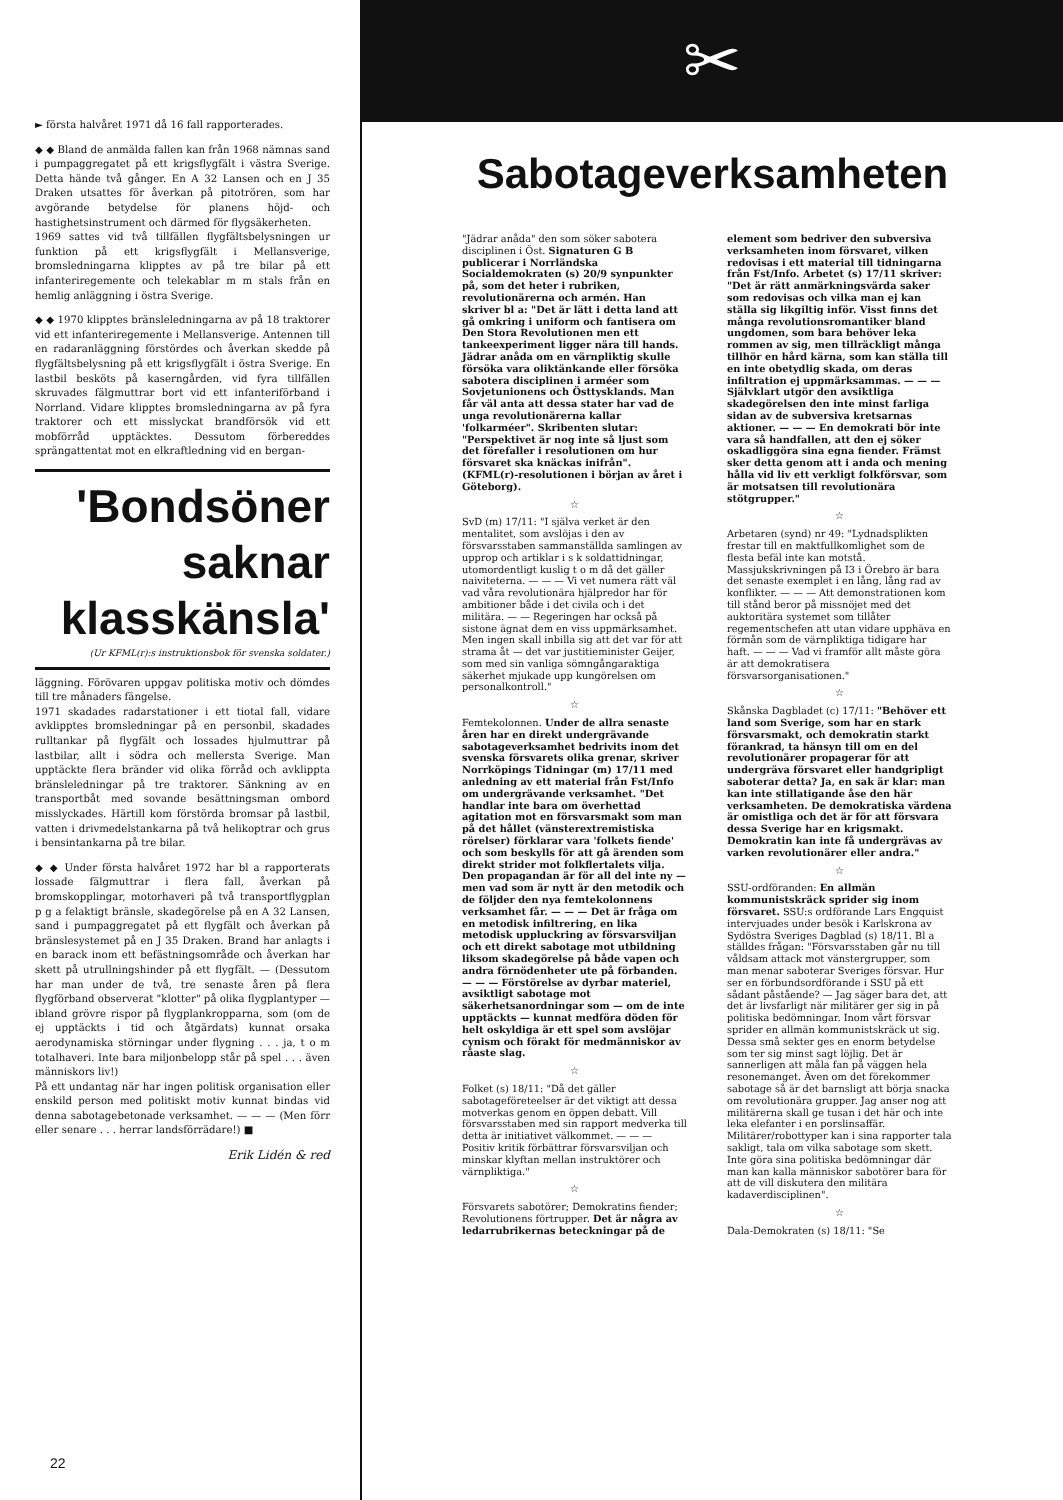► första halvåret 1971 då 16 fall rapporterades.
◆ ◆ Bland de anmälda fallen kan från 1968 nämnas sand i pumpaggregatet på ett krigsflygfält i västra Sverige. Detta hände två gånger. En A 32 Lansen och en J 35 Draken utsattes för åverkan på pitotrören, som har avgörande betydelse för planens höjd- och hastighetsinstrument och därmed för flygsäkerheten.
1969 sattes vid två tillfällen flygfältsbelysningen ur funktion på ett krigsflygfält i Mellansverige, bromsledningarna klipptes av på tre bilar på ett infanteriregemente och telekablar m m stals från en hemlig anläggning i östra Sverige.
◆ ◆ 1970 klipptes bränsleledningarna av på 18 traktorer vid ett infanteriregemente i Mellansverige. Antennen till en radaranläggning förstördes och åverkan skedde på flygfältsbelysning på ett krigsflygfält i östra Sverige. En lastbil besköts på kaserngården, vid fyra tillfällen skruvades fälgmuttrar bort vid ett infanteriförband i Norrland. Vidare klipptes bromsledningarna av på fyra traktorer och ett misslyckat brandförsök vid ett mobförråd upptäcktes. Dessutom förbereddes sprängattentat mot en elkraftledning vid en bergan-
'Bondsöner
saknar
klasskänsla'
(Ur KFML(r):s instruktionsbok för svenska soldater.)
läggning. Förövaren uppgav politiska motiv och dömdes till tre månaders fängelse.
1971 skadades radarstationer i ett tiotal fall, vidare avklipptes bromsledningar på en personbil, skadades rulltankar på flygfält och lossades hjulmuttrar på lastbilar, allt i södra och mellersta Sverige. Man upptäckte flera bränder vid olika förråd och avklippta bränsleledningar på tre traktorer. Sänkning av en transportbåt med sovande besättningsman ombord misslyckades. Härtill kom förstörda bromsar på lastbil, vatten i drivmedelstankarna på två helikoptrar och grus i bensintankarna på tre bilar.
◆ ◆ Under första halvåret 1972 har bl a rapporterats lossade fälgmuttrar i flera fall, åverkan på bromskopplingar, motorhaveri på två transportflygplan p g a felaktigt bränsle, skadegörelse på en A 32 Lansen, sand i pumpaggregatet på ett flygfält och åverkan på bränslesystemet på en J 35 Draken. Brand har anlagts i en barack inom ett befästningsområde och åverkan har skett på utrullningshinder på ett flygfält. — (Dessutom har man under de två, tre senaste åren på flera flygförband observerat "klotter" på olika flygplantyper — ibland grövre rispor på flygplankropparna, som (om de ej upptäckts i tid och åtgärdats) kunnat orsaka aerodynamiska störningar under flygning . . . ja, t o m totalhaveri. Inte bara miljonbelopp står på spel . . . även människors liv!)
På ett undantag när har ingen politisk organisation eller enskild person med politiskt motiv kunnat bindas vid denna sabotagebetonade verksamhet. — — — (Men förr eller senare . . . herrar landsförrädare!) ■
Erik Lidén & red
22
✂
Sabotageverksamheten
"Jädrar anåda" den som söker sabotera disciplinen i Öst. Signaturen G B publicerar i Norrländska Socialdemokraten (s) 20/9 synpunkter på, som det heter i rubriken, revolutionärerna och armén. Han skriver bl a: "Det är lätt i detta land att gå omkring i uniform och fantisera om Den Stora Revolutionen men ett tankeexperiment ligger nära till hands. Jädrar anåda om en värnpliktig skulle försöka vara oliktänkande eller försöka sabotera disciplinen i arméer som Sovjetunionens och Östtysklands. Man får väl anta att dessa stater har vad de unga revolutionärerna kallar 'folkarméer". Skribenten slutar: "Perspektivet är nog inte så ljust som det förefaller i resolutionen om hur försvaret ska knäckas inifrån". (KFML(r)-resolutionen i början av året i Göteborg).
☆
SvD (m) 17/11: "I själva verket är den mentalitet, som avslöjas i den av försvarsstaben sammanställda samlingen av upprop och artiklar i s k soldattidningar, utomordentligt kuslig t o m då det gäller naiviteterna. — — — Vi vet numera rätt väl vad våra revolutionära hjälpredor har för ambitioner både i det civila och i det militära. — — Regeringen har också på sistone ägnat dem en viss uppmärksamhet. Men ingen skall inbilla sig att det var för att strama åt — det var justitieminister Geijer, som med sin vanliga sömngångaraktiga säkerhet mjukade upp kungörelsen om personalkontroll."
☆
Femtekolonnen. Under de allra senaste åren har en direkt undergrävande sabotageverksamhet bedrivits inom det svenska försvarets olika grenar, skriver Norrköpings Tidningar (m) 17/11 med anledning av ett material från Fst/Info om undergrävande verksamhet. "Det handlar inte bara om överhettad agitation mot en försvarsmakt som man på det hållet (vänsterextremistiska rörelser) förklarar vara 'folkets fiende' och som beskylls för att gå ärenden som direkt strider mot folkflertalets vilja. Den propagandan är för all del inte ny — men vad som är nytt är den metodik och de följder den nya femtekolonnens verksamhet får. — — — Det är fråga om en metodisk infiltrering, en lika metodisk uppluckring av försvarsviljan och ett direkt sabotage mot utbildning liksom skadegörelse på både vapen och andra förnödenheter ute på förbanden. — — — Förstörelse av dyrbar materiel, avsiktligt sabotage mot säkerhetsanordningar som — om de inte upptäckts — kunnat medföra döden för helt oskyldiga är ett spel som avslöjar cynism och förakt för medmänniskor av råaste slag.
☆
Folket (s) 18/11: "Då det gäller sabotageföreteelser är det viktigt att dessa motverkas genom en öppen debatt. Vill försvarsstaben med sin rapport medverka till detta är initiativet välkommet. — — — Positiv kritik förbättrar försvarsviljan och minskar klyftan mellan instruktörer och värnpliktiga."
☆
Försvarets sabotörer; Demokratins fiender; Revolutionens förtrupper. Det är några av ledarrubrikernas beteckningar på de element som bedriver den subversiva verksamheten inom försvaret, vilken redovisas i ett material till tidningarna från Fst/Info. Arbetet (s) 17/11 skriver: "Det är rätt anmärkningsvärda saker som redovisas och vilka man ej kan ställa sig likgiltig inför. Visst finns det många revolutionsromantiker bland ungdomen, som bara behöver leka rommen av sig, men tillräckligt många tillhör en hård kärna, som kan ställa till en inte obetydlig skada, om deras infiltration ej uppmärksammas. — — — Självklart utgör den avsiktliga skadegörelsen den inte minst farliga sidan av de subversiva kretsarnas aktioner. — — — En demokrati bör inte vara så handfallen, att den ej söker oskadliggöra sina egna fiender. Främst sker detta genom att i anda och mening hålla vid liv ett verkligt folkförsvar, som är motsatsen till revolutionära stötgrupper."
☆
Arbetaren (synd) nr 49: "Lydnadsplikten frestar till en maktfullkomlighet som de flesta befäl inte kan motstå. Massjukskrivningen på I3 i Örebro är bara det senaste exemplet i en lång, lång rad av konflikter. — — — Att demonstrationen kom till stånd beror på missnöjet med det auktoritära systemet som tillåter regementschefen att utan vidare upphäva en förmån som de värnpliktiga tidigare har haft. — — — Vad vi framför allt måste göra är att demokratisera försvarsorganisationen."
☆
Skånska Dagbladet (c) 17/11: "Behöver ett land som Sverige, som har en stark försvarsmakt, och demokratin starkt förankrad, ta hänsyn till om en del revolutionärer propagerar för att undergräva försvaret eller handgripligt saboterar detta? Ja, en sak är klar: man kan inte stillatigande åse den här verksamheten. De demokratiska värdena är omistliga och det är för att försvara dessa Sverige har en krigsmakt. Demokratin kan inte få undergrävas av varken revolutionärer eller andra."
☆
SSU-ordföranden: En allmän kommunistskräck sprider sig inom försvaret. SSU:s ordförande Lars Engquist intervjuades under besök i Karlskrona av Sydöstra Sveriges Dagblad (s) 18/11. Bl a ställdes frågan: "Försvarsstaben går nu till våldsam attack mot vänstergrupper, som man menar saboterar Sveriges försvar. Hur ser en förbundsordförande i SSU på ett sådant påstående? — Jag säger bara det, att det är livsfarligt när militärer ger sig in på politiska bedömningar. Inom vårt försvar sprider en allmän kommunistskräck ut sig. Dessa små sekter ges en enorm betydelse som ter sig minst sagt löjlig. Det är sannerligen att måla fan på väggen hela resonemanget. Även om det förekommer sabotage så är det barnsligt att börja snacka om revolutionära grupper. Jag anser nog att militärerna skall ge tusan i det här och inte leka elefanter i en porslinsaffär. Militärer/robottyper kan i sina rapporter tala sakligt, tala om vilka sabotage som skett. Inte göra sina politiska bedömningar där man kan kalla människor sabotörer bara för att de vill diskutera den militära kadaverdisciplinen".
☆
Dala-Demokraten (s) 18/11: "Se